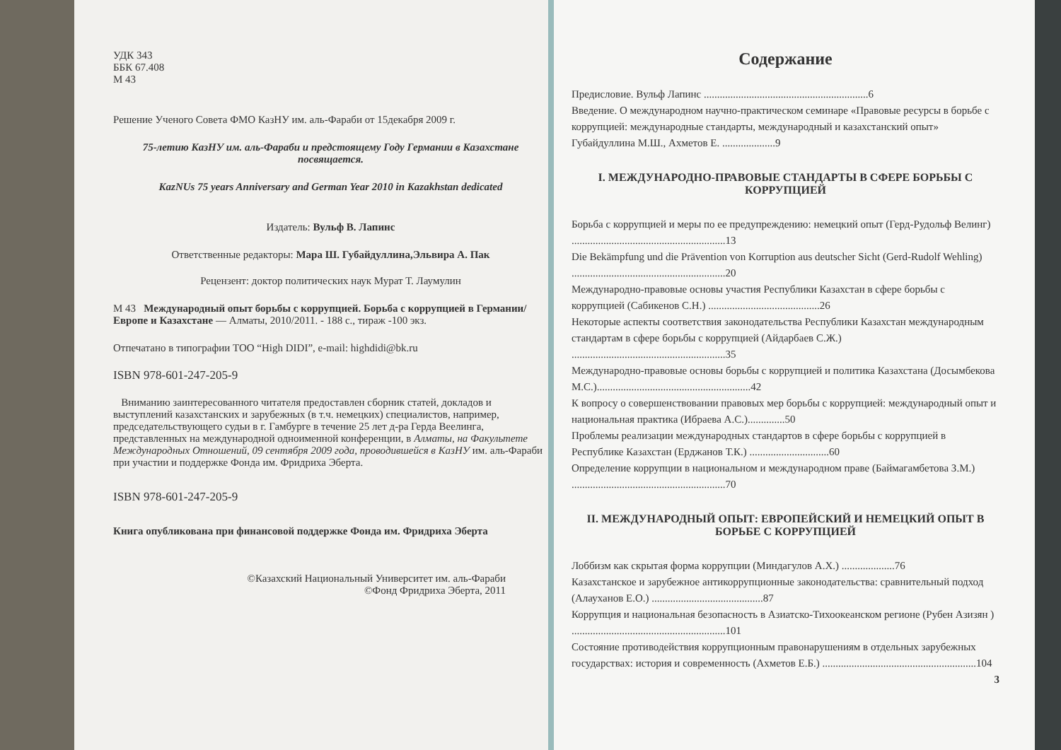УДК 343
ББК 67.408
М 43
Решение Ученого Совета ФМО КазНУ им. аль-Фараби от 15декабря 2009 г.
75-летию КазНУ им. аль-Фараби и предстоящему Году Германии в Казахстане посвящается.
KazNUs 75 years Anniversary and German Year 2010 in Kazakhstan dedicated
Издатель: Вульф В. Лапинс
Ответственные редакторы: Мара Ш. Губайдуллина,Эльвира А. Пак
Рецензент: доктор политических наук Мурат Т. Лаумулин
М 43 Международный опыт борьбы с коррупцией. Борьба с коррупцией в Германии/Европе и Казахстане — Алматы, 2010/2011. - 188 с., тираж -100 экз.
Отпечатано в типографии ТОО “High DIDI”, e-mail: highdidi@bk.ru
ISBN 978-601-247-205-9
Вниманию заинтересованного читателя предоставлен сборник статей, докладов и выступлений казахстанских и зарубежных (в т.ч. немецких) специалистов, например, председательствующего судьи в г. Гамбурге в течение 25 лет д-ра Герда Веелинга, представленных на международной одноименной конференции, в Алматы, на Факультете Международных Отношений, 09 сентября 2009 года, проводившейся в КазНУ им. аль-Фараби при участии и поддержке Фонда им. Фридриха Эберта.
ISBN 978-601-247-205-9
Книга опубликована при финансовой поддержке Фонда им. Фридриха Эберта
©Казахский Национальный Университет им. аль-Фараби
©Фонд Фридриха Эберта, 2011
Содержание
Предисловие. Вульф Лапинс ..............................................................6
Введение. О международном научно-практическом семинаре «Правовые ресурсы в борьбе с коррупцией: международные стандарты, международный и казахстанский опыт» Губайдуллина М.Ш., Ахметов Е. ....................9
I. МЕЖДУНАРОДНО-ПРАВОВЫЕ СТАНДАРТЫ В СФЕРЕ БОРЬБЫ С КОРРУПЦИЕЙ
Борьба с коррупцией и меры по ее предупреждению: немецкий опыт (Герд-Рудольф Велинг) ..........................................................13
Die Bekämpfung und die Prävention von Korruption aus deutscher Sicht (Gerd-Rudolf Wehling) ..........................................................20
Международно-правовые основы участия Республики Казахстан в сфере борьбы с коррупцией (Сабикенов С.Н.) ..........................................26
Некоторые аспекты соответствия законодательства Республики Казахстан международным стандартам в сфере борьбы с коррупцией (Айдарбаев С.Ж.) ..........................................................35
Международно-правовые основы борьбы с коррупцией и политика Казахстана (Досымбекова М.С.)..........................................................42
К вопросу о совершенствовании правовых мер борьбы с коррупцией: международный опыт и национальная практика (Ибраева А.С.)..............50
Проблемы реализации международных стандартов в сфере борьбы с коррупцией в Республике Казахстан (Ерджанов Т.К.) ..............................60
Определение коррупции в национальном и международном праве (Баймагамбетова З.М.) ..........................................................70
II. МЕЖДУНАРОДНЫЙ ОПЫТ: ЕВРОПЕЙСКИЙ И НЕМЕЦКИЙ ОПЫТ В БОРЬБЕ С КОРРУПЦИЕЙ
Лоббизм как скрытая форма коррупции (Миндагулов А.Х.) ....................76
Казахстанское и зарубежное антикоррупционные законодательства: сравнительный подход (Алауханов Е.О.) ..........................................87
Коррупция и национальная безопасность в Азиатско-Тихоокеанском регионе (Рубен Азизян ) ..........................................................101
Состояние противодействия коррупционным правонарушениям в отдельных зарубежных государствах: история и современность (Ахметов Е.Б.) ..........................................................104
3